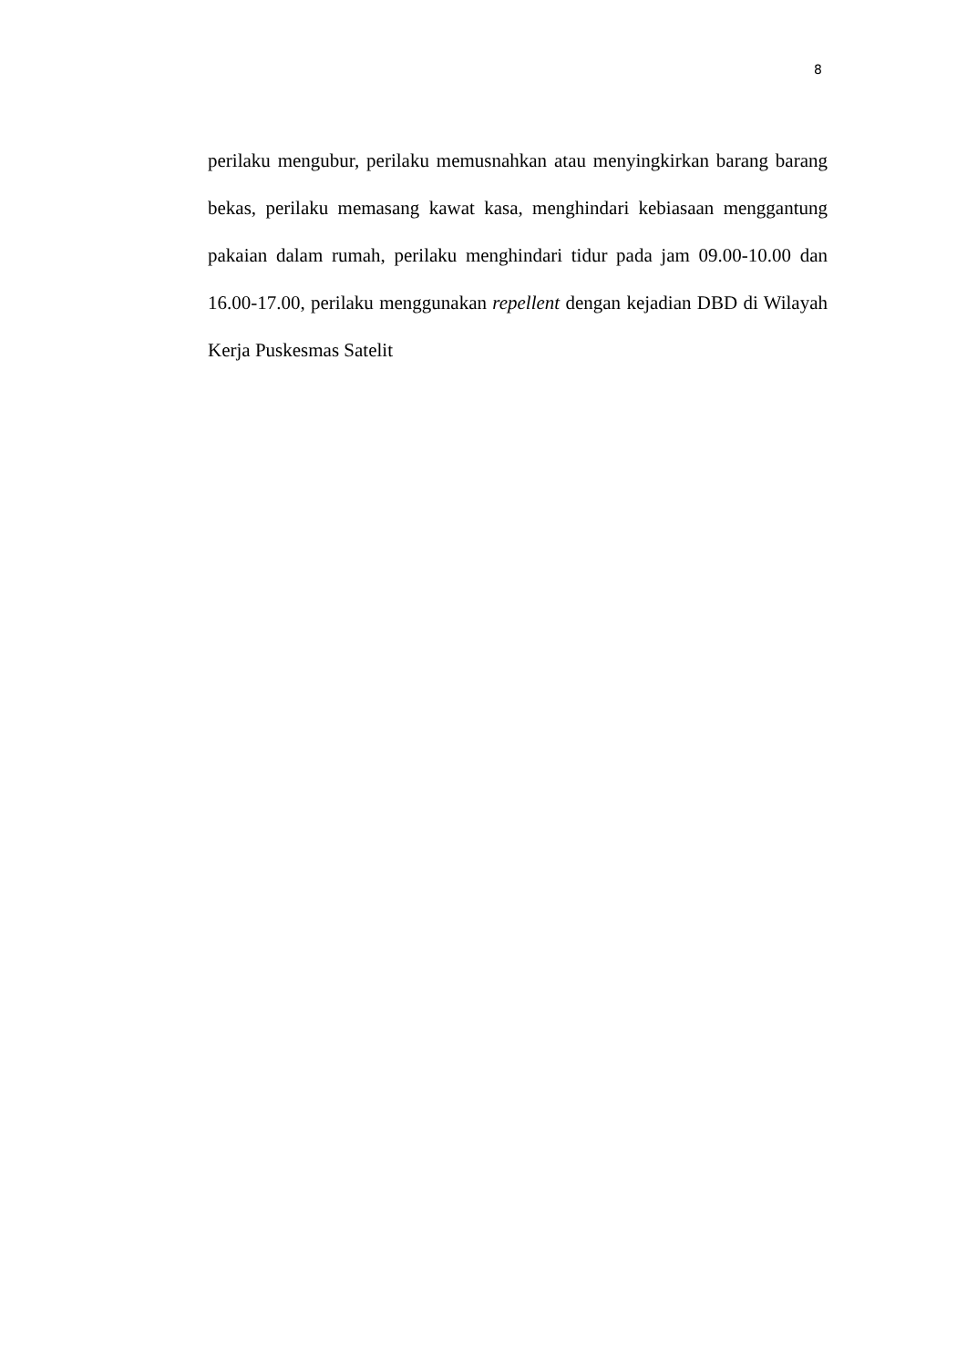8
perilaku mengubur, perilaku memusnahkan atau menyingkirkan barang barang bekas, perilaku memasang kawat kasa, menghindari kebiasaan menggantung pakaian dalam rumah, perilaku menghindari tidur pada jam 09.00-10.00 dan 16.00-17.00, perilaku menggunakan repellent dengan kejadian DBD di Wilayah Kerja Puskesmas Satelit